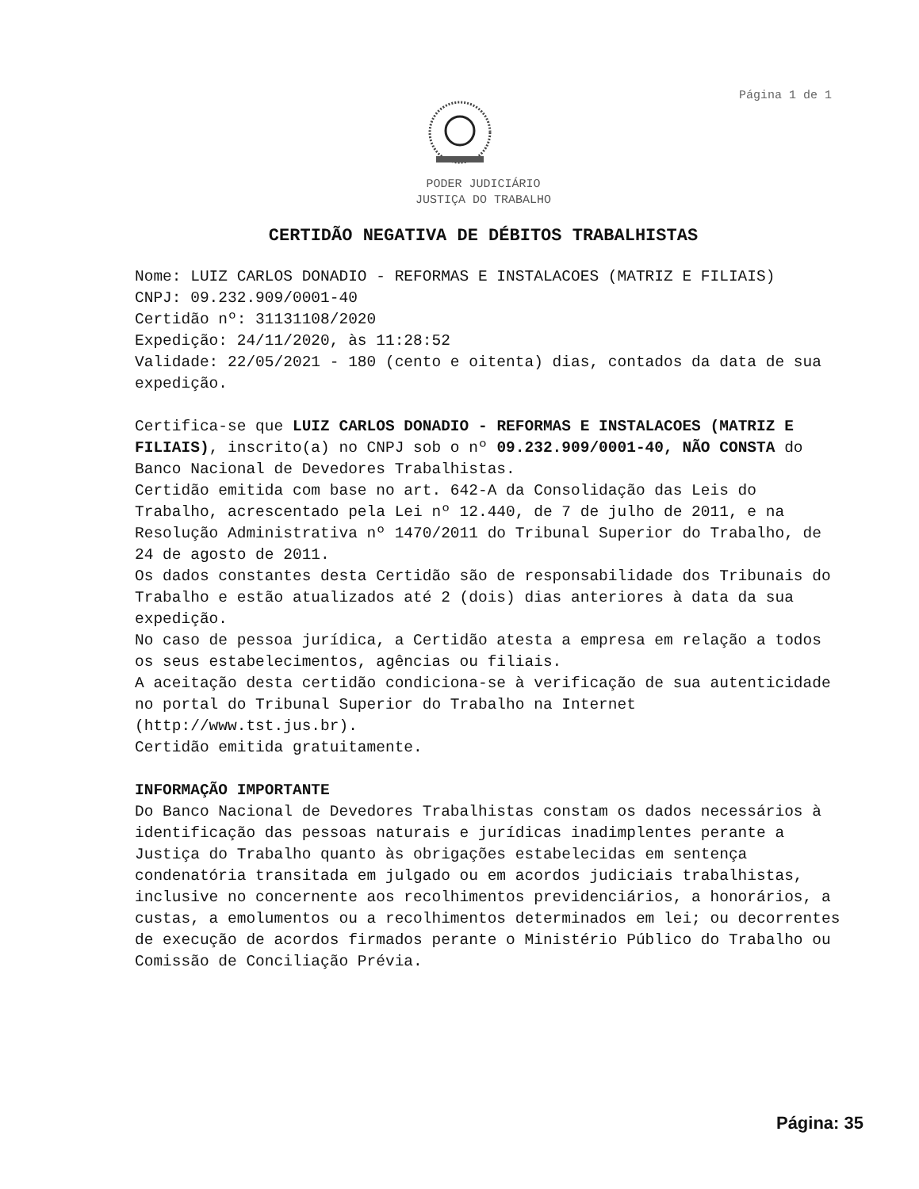Página 1 de 1
PODER JUDICIÁRIO
JUSTIÇA DO TRABALHO
CERTIDÃO NEGATIVA DE DÉBITOS TRABALHISTAS
Nome: LUIZ CARLOS DONADIO - REFORMAS E INSTALACOES (MATRIZ E FILIAIS)
CNPJ: 09.232.909/0001-40
Certidão nº: 31131108/2020
Expedição: 24/11/2020, às 11:28:52
Validade: 22/05/2021 - 180 (cento e oitenta) dias, contados da data de sua expedição.
Certifica-se que LUIZ CARLOS DONADIO - REFORMAS E INSTALACOES (MATRIZ E FILIAIS), inscrito(a) no CNPJ sob o nº 09.232.909/0001-40, NÃO CONSTA do Banco Nacional de Devedores Trabalhistas.
Certidão emitida com base no art. 642-A da Consolidação das Leis do Trabalho, acrescentado pela Lei nº 12.440, de 7 de julho de 2011, e na Resolução Administrativa nº 1470/2011 do Tribunal Superior do Trabalho, de 24 de agosto de 2011.
Os dados constantes desta Certidão são de responsabilidade dos Tribunais do Trabalho e estão atualizados até 2 (dois) dias anteriores à data da sua expedição.
No caso de pessoa jurídica, a Certidão atesta a empresa em relação a todos os seus estabelecimentos, agências ou filiais.
A aceitação desta certidão condiciona-se à verificação de sua autenticidade no portal do Tribunal Superior do Trabalho na Internet (http://www.tst.jus.br).
Certidão emitida gratuitamente.
INFORMAÇÃO IMPORTANTE
Do Banco Nacional de Devedores Trabalhistas constam os dados necessários à identificação das pessoas naturais e jurídicas inadimplentes perante a Justiça do Trabalho quanto às obrigações estabelecidas em sentença condenatória transitada em julgado ou em acordos judiciais trabalhistas, inclusive no concernente aos recolhimentos previdenciários, a honorários, a custas, a emolumentos ou a recolhimentos determinados em lei; ou decorrentes de execução de acordos firmados perante o Ministério Público do Trabalho ou Comissão de Conciliação Prévia.
Página: 35